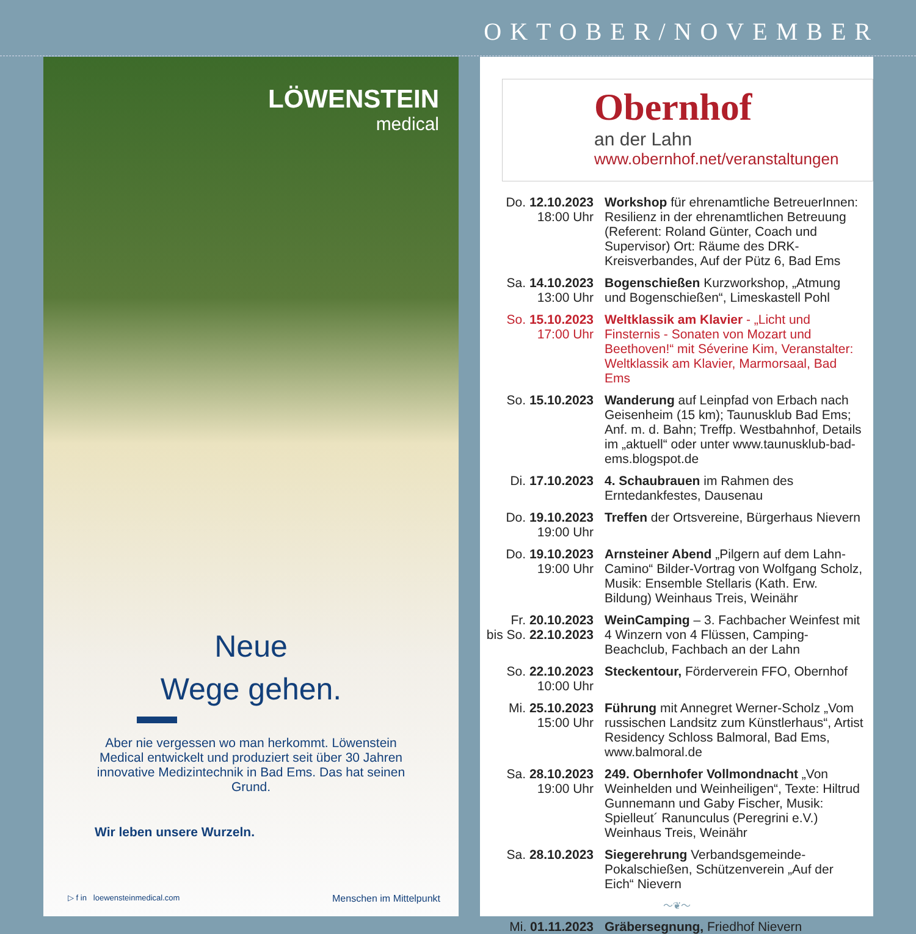OKTOBER/NOVEMBER
LÖWENSTEIN
medical
Neue
Wege gehen.
Aber nie vergessen wo man herkommt. Löwenstein Medical entwickelt und produziert seit über 30 Jahren innovative Medizintechnik in Bad Ems. Das hat seinen Grund.
Wir leben unsere Wurzeln.
▷ f in loewensteinmedical.com Menschen im Mittelpunkt
Obernhof
an der Lahn
www.obernhof.net/veranstaltungen
Do. 12.10.2023
18:00 Uhr
Workshop für ehrenamtliche BetreuerInnen: Resilienz in der ehrenamtlichen Betreuung (Referent: Roland Günter, Coach und Supervisor) Ort: Räume des DRK-Kreisverbandes, Auf der Pütz 6, Bad Ems
Sa. 14.10.2023
13:00 Uhr
Bogenschießen Kurzworkshop, „Atmung und Bogenschießen“, Limeskastell Pohl
So. 15.10.2023
17:00 Uhr
Weltklassik am Klavier - „Licht und Finsternis - Sonaten von Mozart und Beethoven!“ mit Séverine Kim, Veranstalter: Weltklassik am Klavier, Marmorsaal, Bad Ems
So. 15.10.2023 Wanderung auf Leinpfad von Erbach nach Geisenheim (15 km); Taunusklub Bad Ems; Anf. m. d. Bahn; Treffp. Westbahnhof, Details im „aktuell“ oder unter www.taunusklub-bad-ems.blogspot.de
Di. 17.10.2023 4. Schaubrauen im Rahmen des Erntedankfestes, Dausenau
Do. 19.10.2023
19:00 Uhr
Treffen der Ortsvereine, Bürgerhaus Nievern
Do. 19.10.2023
19:00 Uhr
Arnsteiner Abend „Pilgern auf dem Lahn-Camino“ Bilder-Vortrag von Wolfgang Scholz, Musik: Ensemble Stellaris (Kath. Erw. Bildung) Weinhaus Treis, Weinähr
Fr. 20.10.2023
bis So. 22.10.2023
WeinCamping – 3. Fachbacher Weinfest mit 4 Winzern von 4 Flüssen, Camping-Beachclub, Fachbach an der Lahn
So. 22.10.2023
10:00 Uhr
Steckentour, Förderverein FFO, Obernhof
Mi. 25.10.2023
15:00 Uhr
Führung mit Annegret Werner-Scholz „Vom russischen Landsitz zum Künstlerhaus“, Artist Residency Schloss Balmoral, Bad Ems, www.balmoral.de
Sa. 28.10.2023
19:00 Uhr
249. Obernhofer Vollmondnacht „Von Weinhelden und Weinheiligen“, Texte: Hiltrud Gunnemann und Gaby Fischer, Musik: Spielleut´ Ranunculus (Peregrini e.V.) Weinhaus Treis, Weinähr
Sa. 28.10.2023 Siegerehrung Verbandsgemeinde-Pokalschießen, Schützenverein „Auf der Eich“ Nievern
〜❦〜
Mi. 01.11.2023 Gräbersegnung, Friedhof Nievern